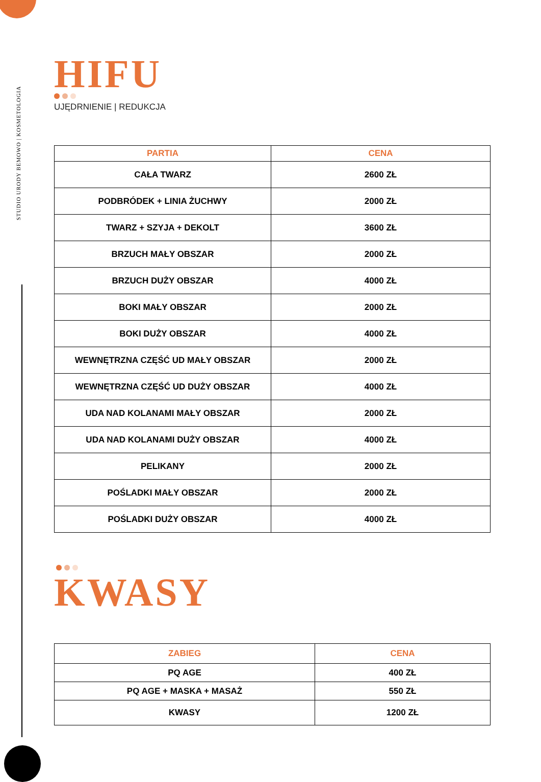STUDIO URODY BEMOWO | KOSMETOLOGIA
HIFU
UJĘDRNIENIE | REDUKCJA
| PARTIA | CENA |
| --- | --- |
| CAŁA TWARZ | 2600 ZŁ |
| PODBRÓDEK + LINIA ŻUCHWY | 2000 ZŁ |
| TWARZ + SZYJA + DEKOLT | 3600 ZŁ |
| BRZUCH MAŁY OBSZAR | 2000 ZŁ |
| BRZUCH DUŻY OBSZAR | 4000 ZŁ |
| BOKI MAŁY OBSZAR | 2000 ZŁ |
| BOKI DUŻY OBSZAR | 4000 ZŁ |
| WEWNĘTRZNA CZĘŚĆ UD MAŁY OBSZAR | 2000 ZŁ |
| WEWNĘTRZNA CZĘŚĆ UD DUŻY OBSZAR | 4000 ZŁ |
| UDA NAD KOLANAMI MAŁY OBSZAR | 2000 ZŁ |
| UDA NAD KOLANAMI DUŻY OBSZAR | 4000 ZŁ |
| PELIKANY | 2000 ZŁ |
| POŚLADKI MAŁY OBSZAR | 2000 ZŁ |
| POŚLADKI DUŻY OBSZAR | 4000 ZŁ |
KWASY
| ZABIEG | CENA |
| --- | --- |
| PQ AGE | 400 ZŁ |
| PQ AGE + MASKA + MASAŻ | 550 ZŁ |
| KWASY | 1200 ZŁ |